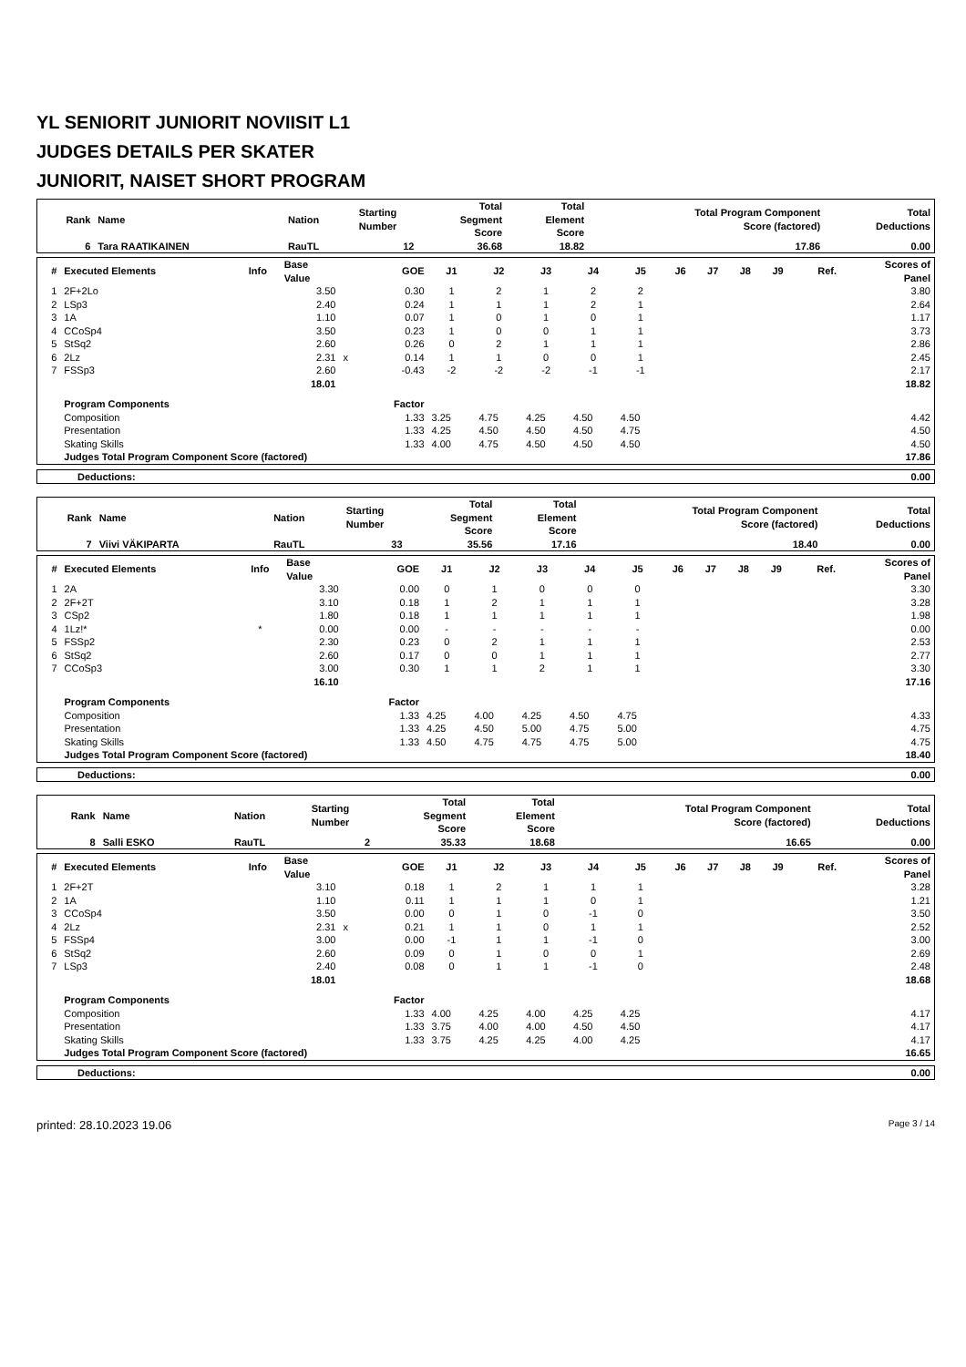YL SENIORIT JUNIORIT NOVIISIT L1
JUDGES DETAILS PER SKATER
JUNIORIT, NAISET SHORT PROGRAM
| Rank | Name | Nation | Starting Number | Total Segment Score | Total Element Score | Total Program Component Score (factored) | Total Deductions |
| --- | --- | --- | --- | --- | --- | --- | --- |
| 6 | Tara RAATIKAINEN | RauTL | 12 | 36.68 | 18.82 | 17.86 | 0.00 |
| # | Executed Elements | Info | Base Value | | GOE | J1 | J2 | J3 | J4 | J5 | J6 | J7 | J8 | J9 | Ref. | Scores of Panel |
| --- | --- | --- | --- | --- | --- | --- | --- | --- | --- | --- | --- | --- | --- | --- | --- | --- |
| 1 | 2F+2Lo | | 3.50 | | 0.30 | 1 | 2 | 1 | 2 | 2 | | | | | | 3.80 |
| 2 | LSp3 | | 2.40 | | 0.24 | 1 | 1 | 1 | 2 | 1 | | | | | | 2.64 |
| 3 | 1A | | 1.10 | | 0.07 | 1 | 0 | 1 | 0 | 1 | | | | | | 1.17 |
| 4 | CCoSp4 | | 3.50 | | 0.23 | 1 | 0 | 0 | 1 | 1 | | | | | | 3.73 |
| 5 | StSq2 | | 2.60 | | 0.26 | 0 | 2 | 1 | 1 | 1 | | | | | | 2.86 |
| 6 | 2Lz | | 2.31 | x | 0.14 | 1 | 1 | 0 | 0 | 1 | | | | | | 2.45 |
| 7 | FSSp3 | | 2.60 | | -0.43 | -2 | -2 | -2 | -1 | -1 | | | | | | 2.17 |
| | | | 18.01 | | | | | | | | | | | | | 18.82 |
| | Program Components | | | | Factor | | | | | | | | | | | |
| | Composition | | | | 1.33 | 3.25 | 4.75 | 4.25 | 4.50 | 4.50 | | | | | | 4.42 |
| | Presentation | | | | 1.33 | 4.25 | 4.50 | 4.50 | 4.50 | 4.75 | | | | | | 4.50 |
| | Skating Skills | | | | 1.33 | 4.00 | 4.75 | 4.50 | 4.50 | 4.50 | | | | | | 4.50 |
| | Judges Total Program Component Score (factored) | | | | | | | | | | | | | | | 17.86 |
| Deductions: | 0.00 |
| Rank | Name | Nation | Starting Number | Total Segment Score | Total Element Score | Total Program Component Score (factored) | Total Deductions |
| --- | --- | --- | --- | --- | --- | --- | --- |
| 7 | Viivi VÄKIPARTA | RauTL | 33 | 35.56 | 17.16 | 18.40 | 0.00 |
| # | Executed Elements | Info | Base Value | | GOE | J1 | J2 | J3 | J4 | J5 | J6 | J7 | J8 | J9 | Ref. | Scores of Panel |
| --- | --- | --- | --- | --- | --- | --- | --- | --- | --- | --- | --- | --- | --- | --- | --- | --- |
| 1 | 2A | | 3.30 | | 0.00 | 0 | 1 | 0 | 0 | 0 | | | | | | 3.30 |
| 2 | 2F+2T | | 3.10 | | 0.18 | 1 | 2 | 1 | 1 | 1 | | | | | | 3.28 |
| 3 | CSp2 | | 1.80 | | 0.18 | 1 | 1 | 1 | 1 | 1 | | | | | | 1.98 |
| 4 | 1Lz!* | * | 0.00 | | 0.00 | - | - | - | - | - | | | | | | 0.00 |
| 5 | FSSp2 | | 2.30 | | 0.23 | 0 | 2 | 1 | 1 | 1 | | | | | | 2.53 |
| 6 | StSq2 | | 2.60 | | 0.17 | 0 | 0 | 1 | 1 | 1 | | | | | | 2.77 |
| 7 | CCoSp3 | | 3.00 | | 0.30 | 1 | 1 | 2 | 1 | 1 | | | | | | 3.30 |
| | | | 16.10 | | | | | | | | | | | | | 17.16 |
| | Program Components | | | | Factor | | | | | | | | | | | |
| | Composition | | | | 1.33 | 4.25 | 4.00 | 4.25 | 4.50 | 4.75 | | | | | | 4.33 |
| | Presentation | | | | 1.33 | 4.25 | 4.50 | 5.00 | 4.75 | 5.00 | | | | | | 4.75 |
| | Skating Skills | | | | 1.33 | 4.50 | 4.75 | 4.75 | 4.75 | 5.00 | | | | | | 4.75 |
| | Judges Total Program Component Score (factored) | | | | | | | | | | | | | | | 18.40 |
| Deductions: | 0.00 |
| Rank | Name | Nation | Starting Number | Total Segment Score | Total Element Score | Total Program Component Score (factored) | Total Deductions |
| --- | --- | --- | --- | --- | --- | --- | --- |
| 8 | Salli ESKO | RauTL | 2 | 35.33 | 18.68 | 16.65 | 0.00 |
| # | Executed Elements | Info | Base Value | | GOE | J1 | J2 | J3 | J4 | J5 | J6 | J7 | J8 | J9 | Ref. | Scores of Panel |
| --- | --- | --- | --- | --- | --- | --- | --- | --- | --- | --- | --- | --- | --- | --- | --- | --- |
| 1 | 2F+2T | | 3.10 | | 0.18 | 1 | 2 | 1 | 1 | 1 | | | | | | 3.28 |
| 2 | 1A | | 1.10 | | 0.11 | 1 | 1 | 1 | 0 | 1 | | | | | | 1.21 |
| 3 | CCoSp4 | | 3.50 | | 0.00 | 0 | 1 | 0 | -1 | 0 | | | | | | 3.50 |
| 4 | 2Lz | | 2.31 | x | 0.21 | 1 | 1 | 0 | 1 | 1 | | | | | | 2.52 |
| 5 | FSSp4 | | 3.00 | | 0.00 | -1 | 1 | 1 | -1 | 0 | | | | | | 3.00 |
| 6 | StSq2 | | 2.60 | | 0.09 | 0 | 1 | 0 | 0 | 1 | | | | | | 2.69 |
| 7 | LSp3 | | 2.40 | | 0.08 | 0 | 1 | 1 | -1 | 0 | | | | | | 2.48 |
| | | | 18.01 | | | | | | | | | | | | | 18.68 |
| | Program Components | | | | Factor | | | | | | | | | | | |
| | Composition | | | | 1.33 | 4.00 | 4.25 | 4.00 | 4.25 | 4.25 | | | | | | 4.17 |
| | Presentation | | | | 1.33 | 3.75 | 4.00 | 4.00 | 4.50 | 4.50 | | | | | | 4.17 |
| | Skating Skills | | | | 1.33 | 3.75 | 4.25 | 4.25 | 4.00 | 4.25 | | | | | | 4.17 |
| | Judges Total Program Component Score (factored) | | | | | | | | | | | | | | | 16.65 |
| Deductions: | 0.00 |
printed: 28.10.2023 19.06 Page 3 / 14